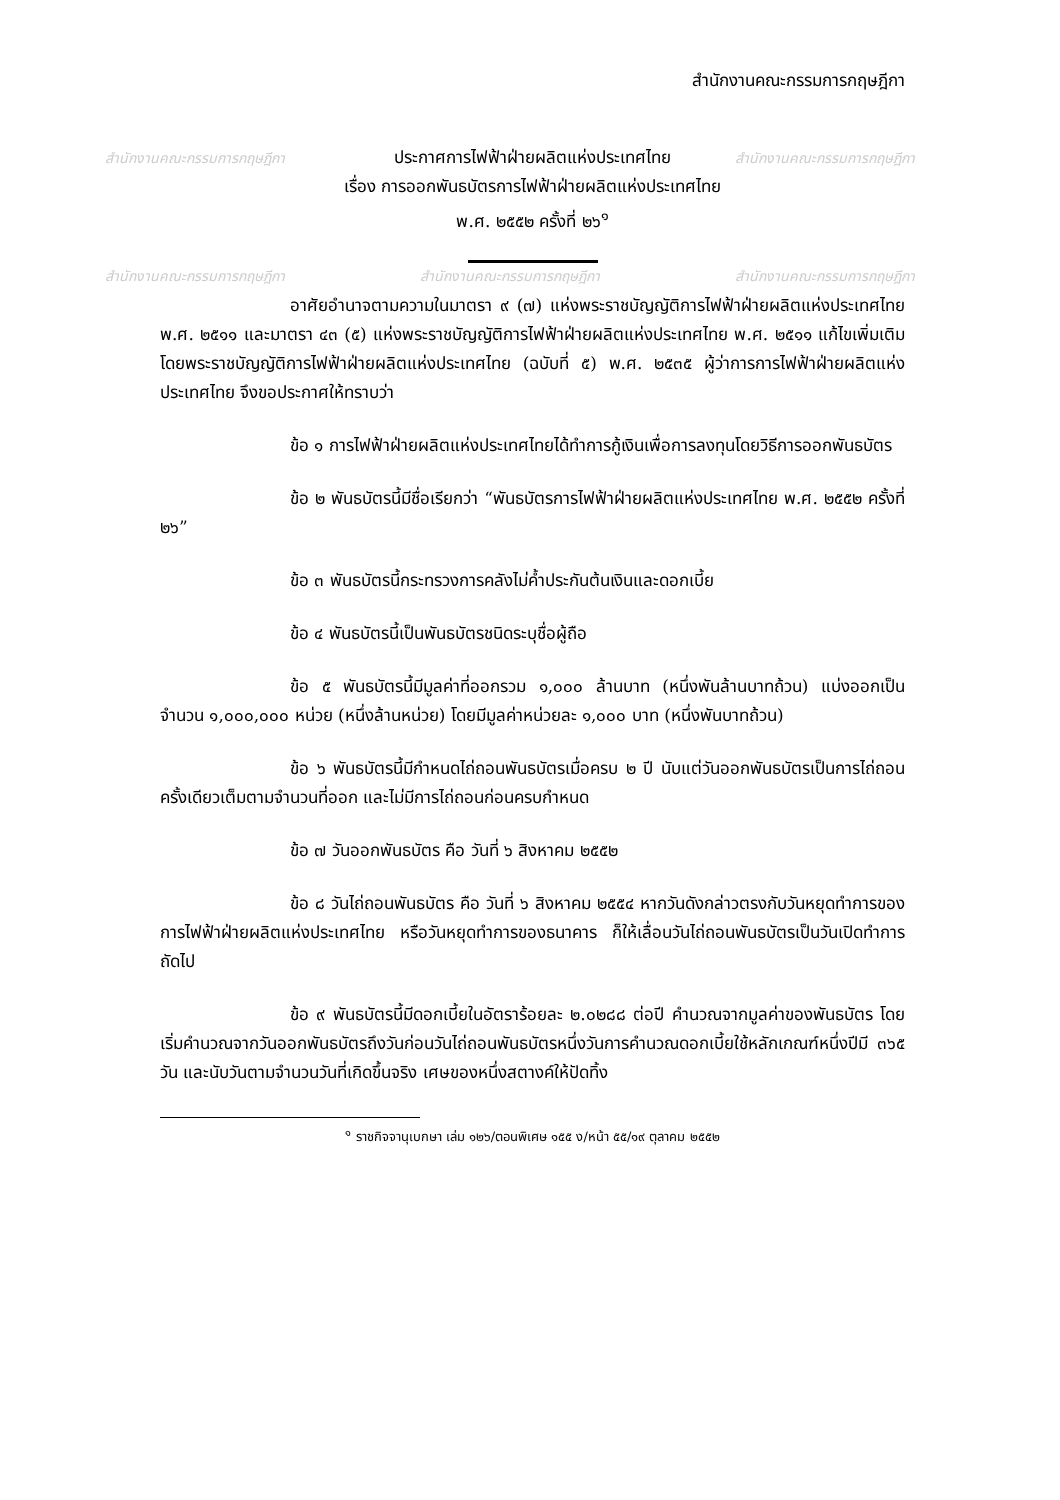สำนักงานคณะกรรมการกฤษฎีกา สำนักงานคณะกรรมการกฤษฎีกา
สำนักงานคณะกรรมการกฤษฎีกา สำนักงานคณะกรรมการกฤษฎีกา สำนักงานคณะกรรมการกฤษฎีกา
สำนักงานคณะกรรมการกฤษฎีกา
ประกาศการไฟฟ้าฝ่ายผลิตแห่งประเทศไทย
เรื่อง การออกพันธบัตรการไฟฟ้าฝ่ายผลิตแห่งประเทศไทย
พ.ศ. ๒๕๕๒ ครั้งที่ ๒๖<sup>๑</sup>
อาศัยอำนาจตามความในมาตรา ๙ (๗) แห่งพระราชบัญญัติการไฟฟ้าฝ่ายผลิตแห่งประเทศไทย พ.ศ. ๒๕๑๑ และมาตรา ๔๓ (๕) แห่งพระราชบัญญัติการไฟฟ้าฝ่ายผลิตแห่งประเทศไทย พ.ศ. ๒๕๑๑ แก้ไขเพิ่มเติมโดยพระราชบัญญัติการไฟฟ้าฝ่ายผลิตแห่งประเทศไทย (ฉบับที่ ๕) พ.ศ. ๒๕๓๕ ผู้ว่าการการไฟฟ้าฝ่ายผลิตแห่งประเทศไทย จึงขอประกาศให้ทราบว่า
ข้อ ๑ การไฟฟ้าฝ่ายผลิตแห่งประเทศไทยได้ทำการกู้เงินเพื่อการลงทุนโดยวิธีการออกพันธบัตร
ข้อ ๒ พันธบัตรนี้มีชื่อเรียกว่า “พันธบัตรการไฟฟ้าฝ่ายผลิตแห่งประเทศไทย พ.ศ. ๒๕๕๒ ครั้งที่ ๒๖”
ข้อ ๓ พันธบัตรนี้กระทรวงการคลังไม่ค้ำประกันต้นเงินและดอกเบี้ย
ข้อ ๔ พันธบัตรนี้เป็นพันธบัตรชนิดระบุชื่อผู้ถือ
ข้อ ๕ พันธบัตรนี้มีมูลค่าที่ออกรวม ๑,๐๐๐ ล้านบาท (หนึ่งพันล้านบาทถ้วน) แบ่งออกเป็นจำนวน ๑,๐๐๐,๐๐๐ หน่วย (หนึ่งล้านหน่วย) โดยมีมูลค่าหน่วยละ ๑,๐๐๐ บาท (หนึ่งพันบาทถ้วน)
ข้อ ๖ พันธบัตรนี้มีกำหนดไถ่ถอนพันธบัตรเมื่อครบ ๒ ปี นับแต่วันออกพันธบัตรเป็นการไถ่ถอนครั้งเดียวเต็มตามจำนวนที่ออก และไม่มีการไถ่ถอนก่อนครบกำหนด
ข้อ ๗ วันออกพันธบัตร คือ วันที่ ๖ สิงหาคม ๒๕๕๒
ข้อ ๘ วันไถ่ถอนพันธบัตร คือ วันที่ ๖ สิงหาคม ๒๕๕๔ หากวันดังกล่าวตรงกับวันหยุดทำการของการไฟฟ้าฝ่ายผลิตแห่งประเทศไทย หรือวันหยุดทำการของธนาคาร ก็ให้เลื่อนวันไถ่ถอนพันธบัตรเป็นวันเปิดทำการถัดไป
ข้อ ๙ พันธบัตรนี้มีดอกเบี้ยในอัตราร้อยละ ๒.๐๒๘๘ ต่อปี คำนวณจากมูลค่าของพันธบัตร โดยเริ่มคำนวณจากวันออกพันธบัตรถึงวันก่อนวันไถ่ถอนพันธบัตรหนึ่งวันการคำนวณดอกเบี้ยใช้หลักเกณฑ์หนึ่งปีมี ๓๖๕ วัน และนับวันตามจำนวนวันที่เกิดขึ้นจริง เศษของหนึ่งสตางค์ให้ปัดทิ้ง
<sup>๑</sup> ราชกิจจานุเบกษา เล่ม ๑๒๖/ตอนพิเศษ ๑๕๕ ง/หน้า ๕๕/๑๙ ตุลาคม ๒๕๕๒